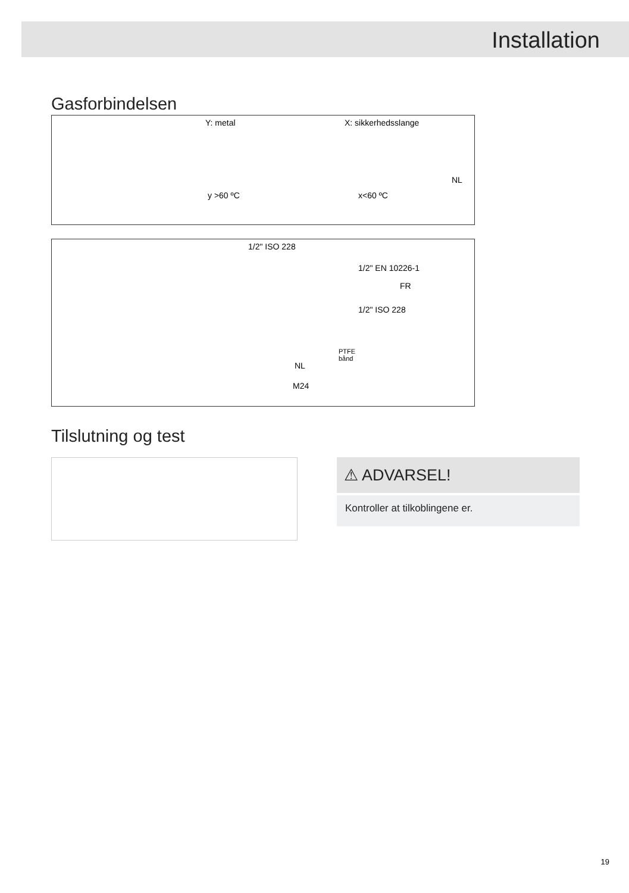Installation
Gasforbindelsen
Y: metal
y >60 ºC
X: sikkerhedsslange
x<60 ºC
NL
1/2" ISO 228
1/2" EN 10226-1
FR
1/2" ISO 228
PTFE
bånd
NL
M24
Tilslutning og test
⚠ ADVARSEL!
Kontroller at tilkoblingene er.
19